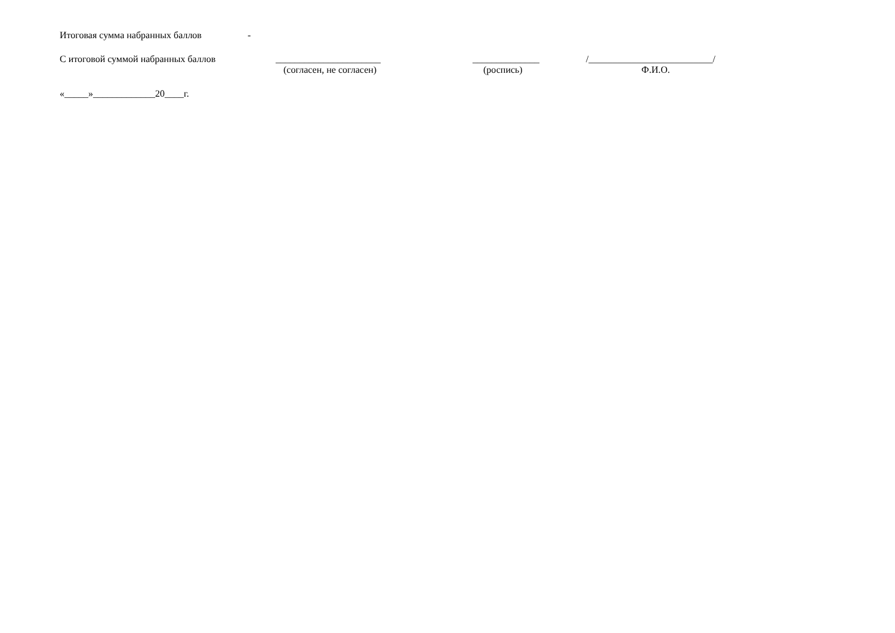Итоговая сумма набранных баллов -
С итоговой суммой набранных баллов ______________________ ______________ /__________________________/
(согласен, не согласен) (роспись) Ф.И.О.
«_____»_____________20____г.